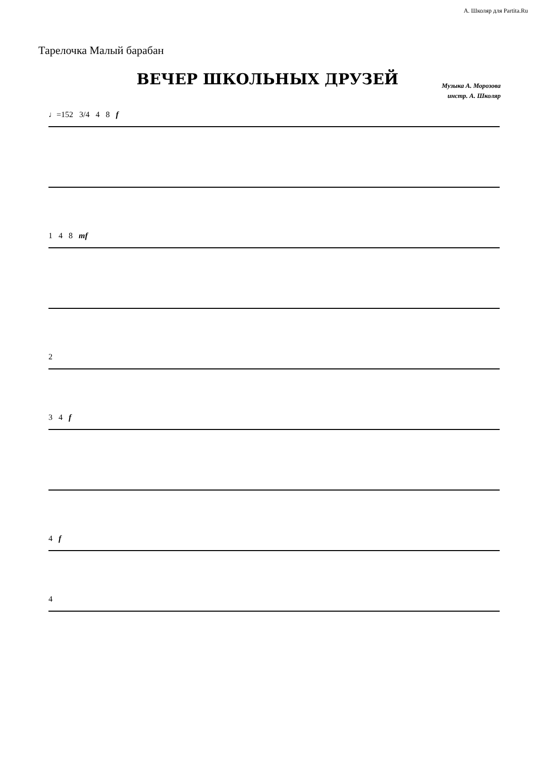А. Школяр для Partita.Ru
Тарелочка Малый барабан
ВЕЧЕР ШКОЛЬНЫХ ДРУЗЕЙ
Музыка А. Морозова
инстр. А. Школяр
♩=152 3/4 4 8 f
1 4 8 mf
2
3 4 f
4 f
4